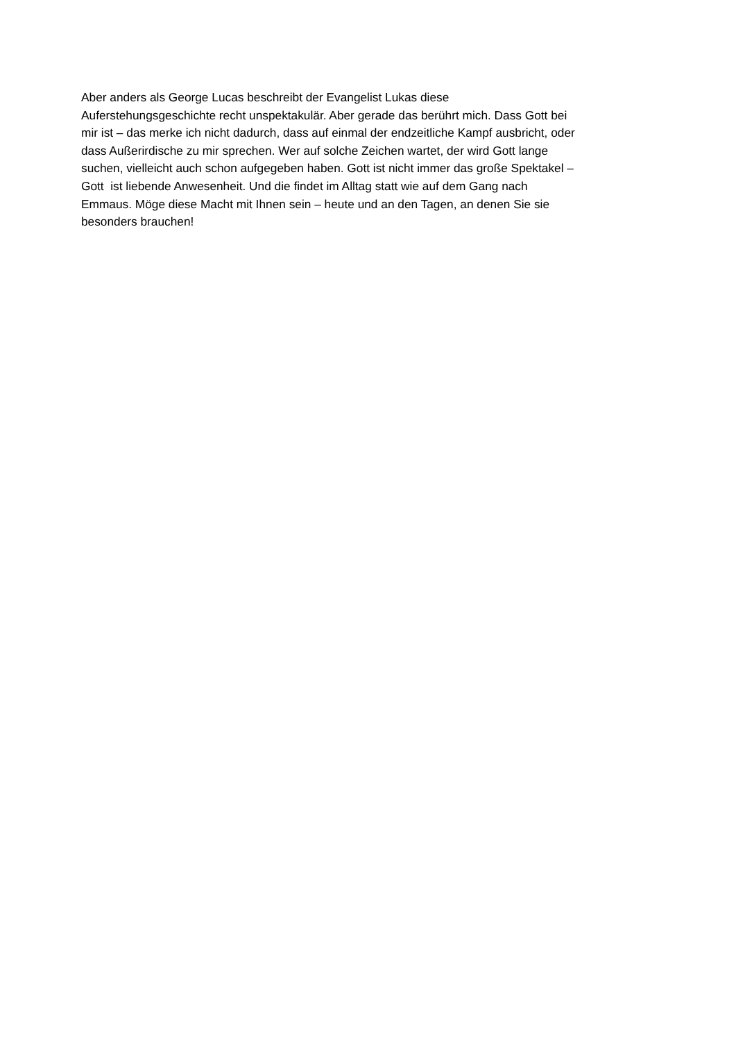Aber anders als George Lucas beschreibt der Evangelist Lukas diese
Auferstehungsgeschichte recht unspektakulär. Aber gerade das berührt mich. Dass Gott bei
mir ist – das merke ich nicht dadurch, dass auf einmal der endzeitliche Kampf ausbricht, oder
dass Außerirdische zu mir sprechen. Wer auf solche Zeichen wartet, der wird Gott lange
suchen, vielleicht auch schon aufgegeben haben. Gott ist nicht immer das große Spektakel –
Gott ist liebende Anwesenheit. Und die findet im Alltag statt wie auf dem Gang nach
Emmaus. Möge diese Macht mit Ihnen sein – heute und an den Tagen, an denen Sie sie
besonders brauchen!